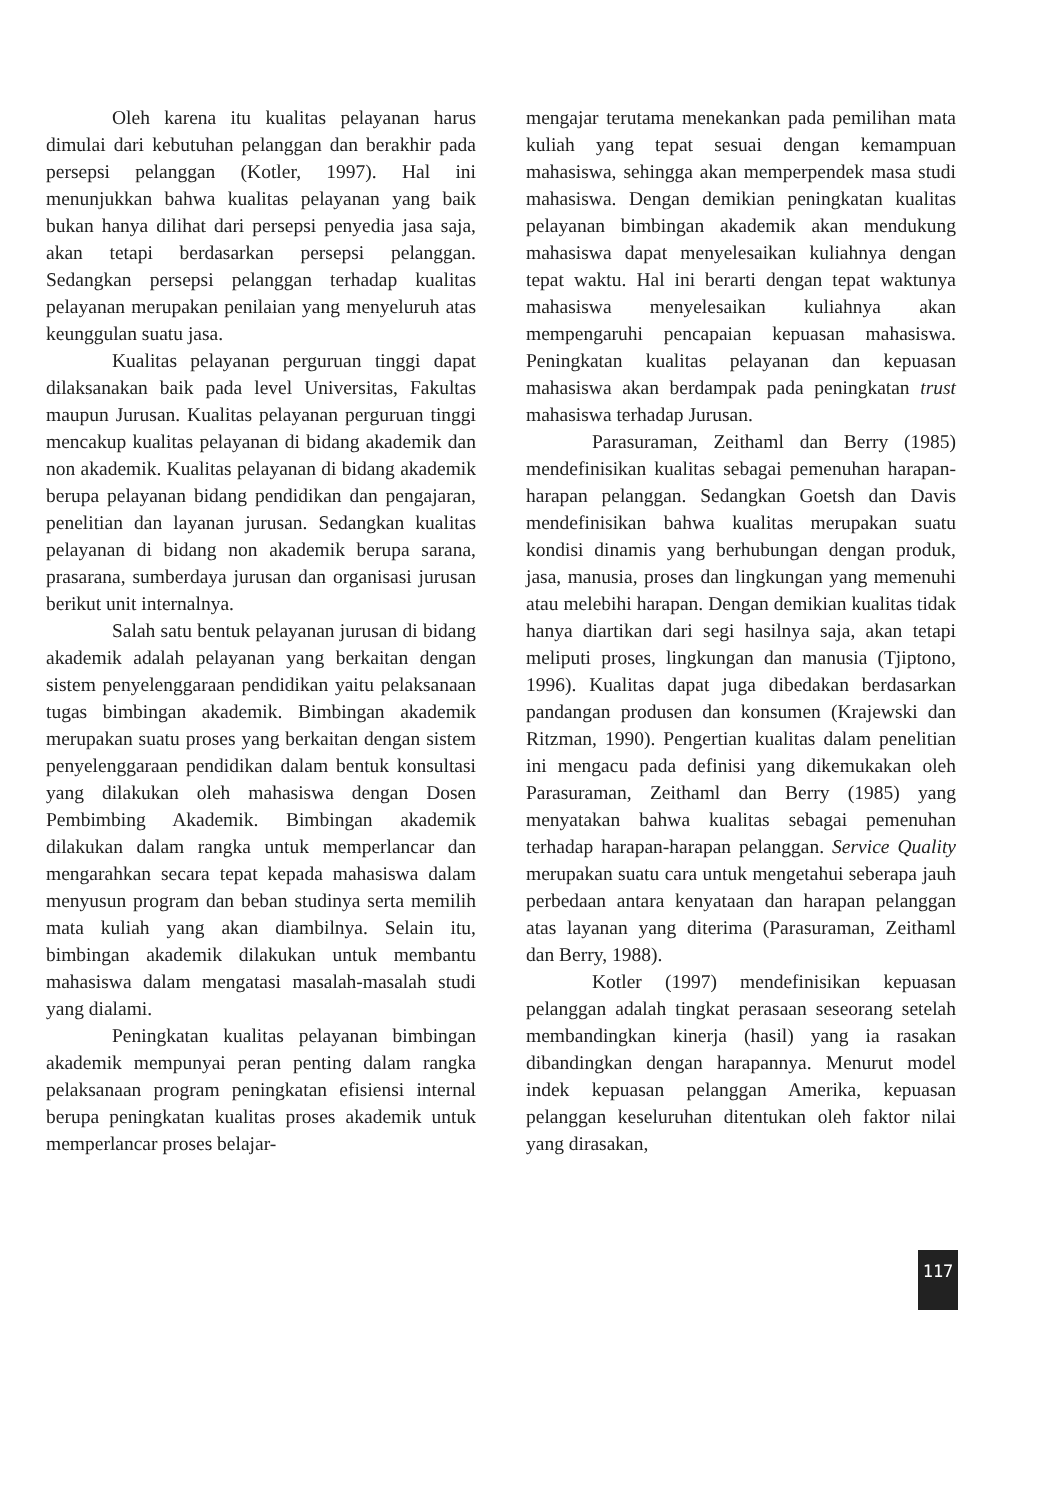Oleh karena itu kualitas pelayanan harus dimulai dari kebutuhan pelanggan dan berakhir pada persepsi pelanggan (Kotler, 1997). Hal ini menunjukkan bahwa kualitas pelayanan yang baik bukan hanya dilihat dari persepsi penyedia jasa saja, akan tetapi berdasarkan persepsi pelanggan. Sedangkan persepsi pelanggan terhadap kualitas pelayanan merupakan penilaian yang menyeluruh atas keunggulan suatu jasa.
Kualitas pelayanan perguruan tinggi dapat dilaksanakan baik pada level Universitas, Fakultas maupun Jurusan. Kualitas pelayanan perguruan tinggi mencakup kualitas pelayanan di bidang akademik dan non akademik. Kualitas pelayanan di bidang akademik berupa pelayanan bidang pendidikan dan pengajaran, penelitian dan layanan jurusan. Sedangkan kualitas pelayanan di bidang non akademik berupa sarana, prasarana, sumberdaya jurusan dan organisasi jurusan berikut unit internalnya.
Salah satu bentuk pelayanan jurusan di bidang akademik adalah pelayanan yang berkaitan dengan sistem penyelenggaraan pendidikan yaitu pelaksanaan tugas bimbingan akademik. Bimbingan akademik merupakan suatu proses yang berkaitan dengan sistem penyelenggaraan pendidikan dalam bentuk konsultasi yang dilakukan oleh mahasiswa dengan Dosen Pembimbing Akademik. Bimbingan akademik dilakukan dalam rangka untuk memperlancar dan mengarahkan secara tepat kepada mahasiswa dalam menyusun program dan beban studinya serta memilih mata kuliah yang akan diambilnya. Selain itu, bimbingan akademik dilakukan untuk membantu mahasiswa dalam mengatasi masalah-masalah studi yang dialami.
Peningkatan kualitas pelayanan bimbingan akademik mempunyai peran penting dalam rangka pelaksanaan program peningkatan efisiensi internal berupa peningkatan kualitas proses akademik untuk memperlancar proses belajar-
mengajar terutama menekankan pada pemilihan mata kuliah yang tepat sesuai dengan kemampuan mahasiswa, sehingga akan memperpendek masa studi mahasiswa. Dengan demikian peningkatan kualitas pelayanan bimbingan akademik akan mendukung mahasiswa dapat menyelesaikan kuliahnya dengan tepat waktu. Hal ini berarti dengan tepat waktunya mahasiswa menyelesaikan kuliahnya akan mempengaruhi pencapaian kepuasan mahasiswa. Peningkatan kualitas pelayanan dan kepuasan mahasiswa akan berdampak pada peningkatan trust mahasiswa terhadap Jurusan.
Parasuraman, Zeithaml dan Berry (1985) mendefinisikan kualitas sebagai pemenuhan harapan-harapan pelanggan. Sedangkan Goetsh dan Davis mendefinisikan bahwa kualitas merupakan suatu kondisi dinamis yang berhubungan dengan produk, jasa, manusia, proses dan lingkungan yang memenuhi atau melebihi harapan. Dengan demikian kualitas tidak hanya diartikan dari segi hasilnya saja, akan tetapi meliputi proses, lingkungan dan manusia (Tjiptono, 1996). Kualitas dapat juga dibedakan berdasarkan pandangan produsen dan konsumen (Krajewski dan Ritzman, 1990). Pengertian kualitas dalam penelitian ini mengacu pada definisi yang dikemukakan oleh Parasuraman, Zeithaml dan Berry (1985) yang menyatakan bahwa kualitas sebagai pemenuhan terhadap harapan-harapan pelanggan. Service Quality merupakan suatu cara untuk mengetahui seberapa jauh perbedaan antara kenyataan dan harapan pelanggan atas layanan yang diterima (Parasuraman, Zeithaml dan Berry, 1988).
Kotler (1997) mendefinisikan kepuasan pelanggan adalah tingkat perasaan seseorang setelah membandingkan kinerja (hasil) yang ia rasakan dibandingkan dengan harapannya. Menurut model indek kepuasan pelanggan Amerika, kepuasan pelanggan keseluruhan ditentukan oleh faktor nilai yang dirasakan,
117